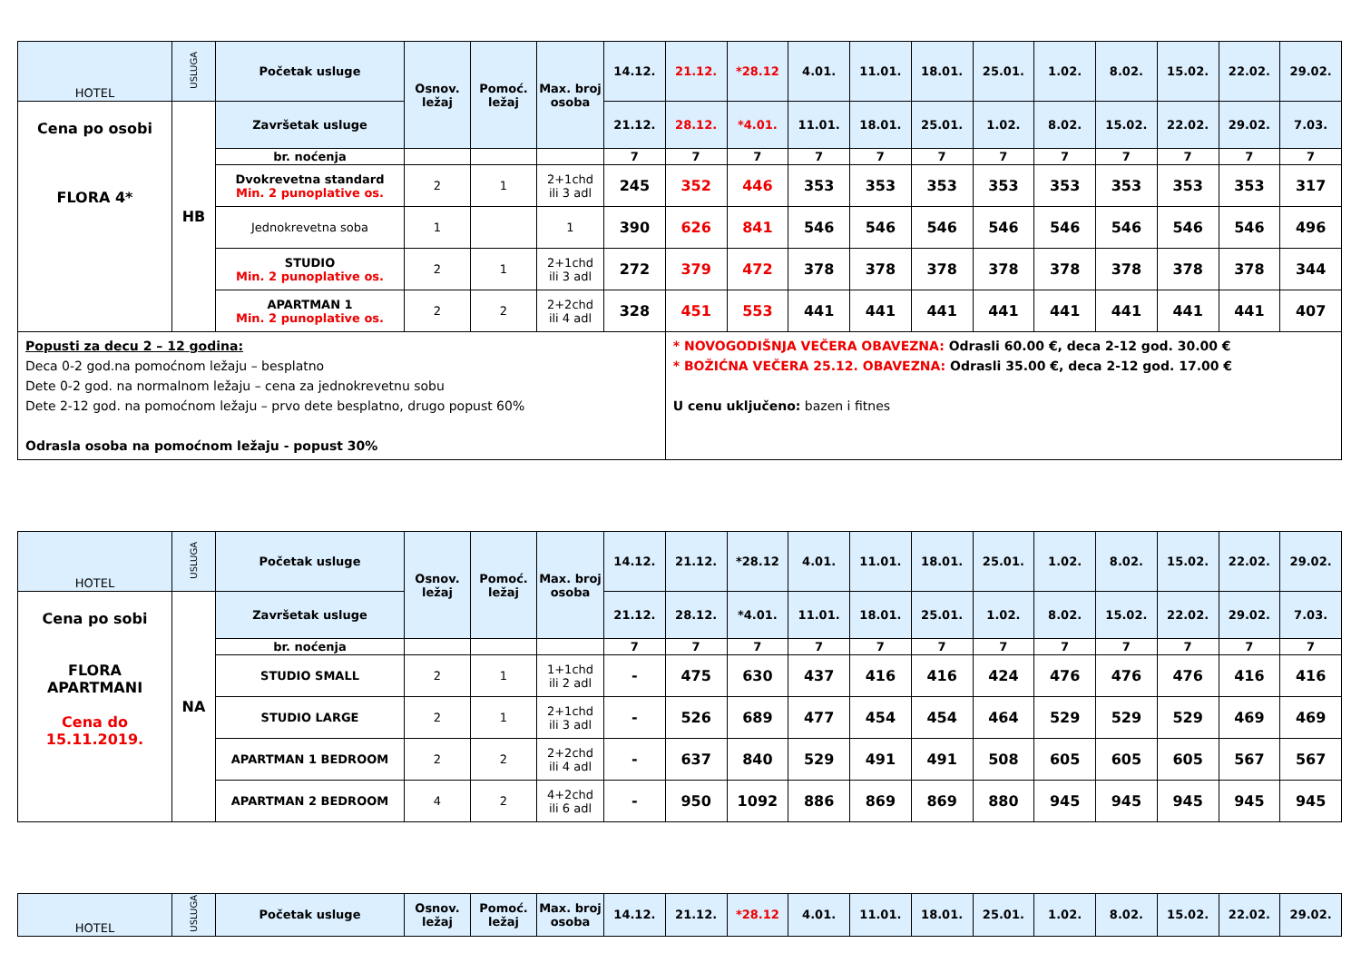| HOTEL | USLUGA | Početak usluge | Osnov. ležaj | Pomoć. ležaj | Max. broj osoba | 14.12. | 21.12. | *28.12 | 4.01. | 11.01. | 18.01. | 25.01. | 1.02. | 8.02. | 15.02. | 22.02. | 29.02. |
| --- | --- | --- | --- | --- | --- | --- | --- | --- | --- | --- | --- | --- | --- | --- | --- | --- | --- |
| Cena po osobi FLORA 4* | HB | Završetak usluge | | | | 21.12. | 28.12. | *4.01. | 11.01. | 18.01. | 25.01. | 1.02. | 8.02. | 15.02. | 22.02. | 29.02. | 7.03. |
| | | br. noćenja | | | | 7 | 7 | 7 | 7 | 7 | 7 | 7 | 7 | 7 | 7 | 7 | 7 |
| | | Dvokrevetna standard Min. 2 punoplative os. | 2 | 1 | 2+1chd ili 3 adl | 245 | 352 | 446 | 353 | 353 | 353 | 353 | 353 | 353 | 353 | 353 | 317 |
| | | Jednokrevetna soba | 1 | | 1 | 390 | 626 | 841 | 546 | 546 | 546 | 546 | 546 | 546 | 546 | 546 | 496 |
| | | STUDIO Min. 2 punoplative os. | 2 | 1 | 2+1chd ili 3 adl | 272 | 379 | 472 | 378 | 378 | 378 | 378 | 378 | 378 | 378 | 378 | 344 |
| | | APARTMAN 1 Min. 2 punoplative os. | 2 | 2 | 2+2chd ili 4 adl | 328 | 451 | 553 | 441 | 441 | 441 | 441 | 441 | 441 | 441 | 441 | 407 |
| Popusti za decu 2 – 12 godina: Deca 0-2 god.na pomoćnom ležaju – besplatno Dete 0-2 god. na normalnom ležaju – cena za jednokrevetnu sobu Dete 2-12 god. na pomoćnom ležaju – prvo dete besplatno, drugo popust 60% Odrasla osoba na pomoćnom ležaju - popust 30% | | | | | | | * NOVOGODIŠNJA VEČERA OBAVEZNA: Odrasli 60.00 €, deca 2-12 god. 30.00 € * BOŽIĆNA VEČERA 25.12. OBAVEZNA: Odrasli 35.00 €, deca 2-12 god. 17.00 € U cenu uključeno: bazen i fitnes | | | | | | | | | | |
| HOTEL | USLUGA | Početak usluge | Osnov. ležaj | Pomoć. ležaj | Max. broj osoba | 14.12. | 21.12. | *28.12 | 4.01. | 11.01. | 18.01. | 25.01. | 1.02. | 8.02. | 15.02. | 22.02. | 29.02. |
| --- | --- | --- | --- | --- | --- | --- | --- | --- | --- | --- | --- | --- | --- | --- | --- | --- | --- |
| Cena po sobi FLORA APARTMANI Cena do 15.11.2019. | NA | Završetak usluge | | | | 21.12. | 28.12. | *4.01. | 11.01. | 18.01. | 25.01. | 1.02. | 8.02. | 15.02. | 22.02. | 29.02. | 7.03. |
| | | br. noćenja | | | | 7 | 7 | 7 | 7 | 7 | 7 | 7 | 7 | 7 | 7 | 7 | 7 |
| | | STUDIO SMALL | 2 | 1 | 1+1chd ili 2 adl | - | 475 | 630 | 437 | 416 | 416 | 424 | 476 | 476 | 476 | 416 | 416 |
| | | STUDIO LARGE | 2 | 1 | 2+1chd ili 3 adl | - | 526 | 689 | 477 | 454 | 454 | 464 | 529 | 529 | 529 | 469 | 469 |
| | | APARTMAN 1 BEDROOM | 2 | 2 | 2+2chd ili 4 adl | - | 637 | 840 | 529 | 491 | 491 | 508 | 605 | 605 | 605 | 567 | 567 |
| | | APARTMAN 2 BEDROOM | 4 | 2 | 4+2chd ili 6 adl | - | 950 | 1092 | 886 | 869 | 869 | 880 | 945 | 945 | 945 | 945 | 945 |
| HOTEL | USLUGA | Početak usluge | Osnov. ležaj | Pomoć. ležaj | Max. broj osoba | 14.12. | 21.12. | *28.12 | 4.01. | 11.01. | 18.01. | 25.01. | 1.02. | 8.02. | 15.02. | 22.02. | 29.02. |
| --- | --- | --- | --- | --- | --- | --- | --- | --- | --- | --- | --- | --- | --- | --- | --- | --- | --- |